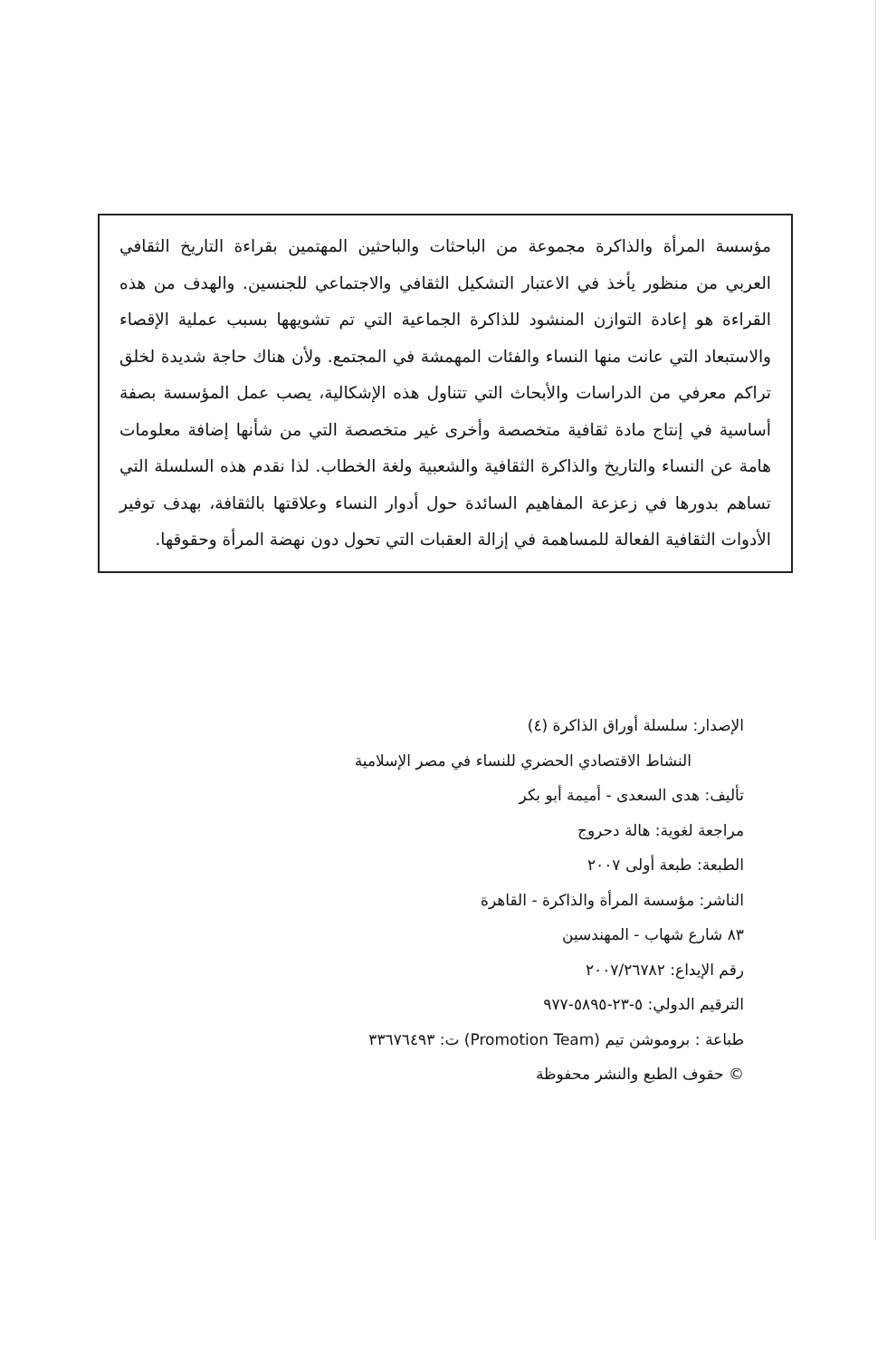مؤسسة المرأة والذاكرة مجموعة من الباحثات والباحثين المهتمين بقراءة التاريخ الثقافي العربي من منظور يأخذ في الاعتبار التشكيل الثقافي والاجتماعي للجنسين. والهدف من هذه القراءة هو إعادة التوازن المنشود للذاكرة الجماعية التي تم تشويهها بسبب عملية الإقصاء والاستبعاد التي عانت منها النساء والفئات المهمشة في المجتمع. ولأن هناك حاجة شديدة لخلق تراكم معرفي من الدراسات والأبحاث التي تتناول هذه الإشكالية، يصب عمل المؤسسة بصفة أساسية في إنتاج مادة ثقافية متخصصة وأخرى غير متخصصة التي من شأنها إضافة معلومات هامة عن النساء والتاريخ والذاكرة الثقافية والشعبية ولغة الخطاب. لذا نقدم هذه السلسلة التي تساهم بدورها في زعزعة المفاهيم السائدة حول أدوار النساء وعلاقتها بالثقافة، بهدف توفير الأدوات الثقافية الفعالة للمساهمة في إزالة العقبات التي تحول دون نهضة المرأة وحقوقها.
الإصدار: سلسلة أوراق الذاكرة (٤)
النشاط الاقتصادي الحضري للنساء في مصر الإسلامية
تأليف: هدى السعدى - أميمة أبو بكر
مراجعة لغوية: هالة دحروج
الطبعة: طبعة أولى ٢٠٠٧
الناشر: مؤسسة المرأة والذاكرة - القاهرة
٨٣ شارع شهاب - المهندسين
رقم الإيداع: ٢٠٠٧/٢٦٧٨٢
الترقيم الدولي: ٥-٢٣-٥٨٩٥-٩٧٧
طباعة : بروموشن تيم (Promotion Team) ت: ٣٣٦٧٦٤٩٣
© حقوف الطبع والنشر محفوظة